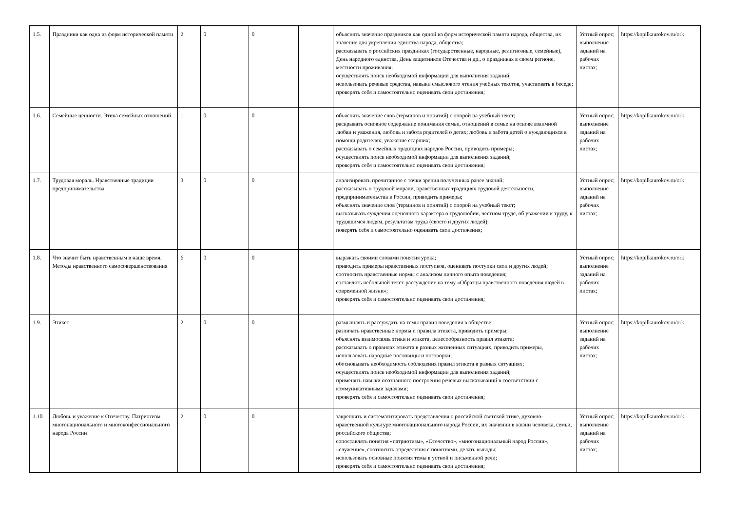| 1.5. | Праздники как одна из форм исторической памяти | 2 | 0 | 0 | | объяснять значение праздников как одной из форм исторической памяти народа, общества, их значение для укрепления единства народа, общества; рассказывать о российских праздниках (государственные, народные, религиозные, семейные), День народного единства, День защитников Отечества и др., о праздниках в своём регионе, местности проживания; осуществлять поиск необходимой информации для выполнения заданий; использовать речевые средства, навыки смыслового чтения учебных текстов, участвовать в беседе; проверять себя и самостоятельно оценивать свои достижения; | Устный опрос; выполнение заданий на рабочих листах; | https://kopilkaurokov.ru/ork |
| 1.6. | Семейные ценности. Этика семейных отношений | 1 | 0 | 0 | | объяснять значение слов (терминов и понятий) с опорой на учебный текст; раскрывать основное содержание понимания семьи, отношений в семье на основе взаимной любви и уважения, любовь и забота родителей о детях; любовь и забота детей о нуждающихся в помощи родителях; уважение старших; рассказывать о семейных традициях народов России, приводить примеры; осуществлять поиск необходимой информации для выполнения заданий; проверять себя и самостоятельно оценивать свои достижения; | Устный опрос; выполнение заданий на рабочих листах; | https://kopilkaurokov.ru/ork |
| 1.7. | Трудовая мораль. Нравственные традиции предпринимательства | 3 | 0 | 0 | | анализировать прочитанное с точки зрения полученных ранее знаний; рассказывать о трудовой морали, нравственных традициях трудовой деятельности, предпринимательства в России, приводить примеры; объяснять значение слов (терминов и понятий) с опорой на учебный текст; высказывать суждения оценочного характера о трудолюбии, честном труде, об уважении к труду, к трудящимся людям, результатам труда (своего и других людей); поверять себя и самостоятельно оценивать свои достижения; | Устный опрос; выполнение заданий на рабочих листах; | https://kopilkaurokov.ru/ork |
| 1.8. | Что значит быть нравственным в наше время. Методы нравственного самосовершенствования | 6 | 0 | 0 | | выражать своими словами понятия урока; приводить примеры нравственных поступков, оценивать поступки свои и других людей; соотносить нравственные нормы с анализом личного опыта поведения; составлять небольшой текст-рассуждение на тему «Образцы нравственного поведения людей в современной жизни»; проверять себя и самостоятельно оценивать свои достижения; | Устный опрос; выполнение заданий на рабочих листах; | https://kopilkaurokov.ru/ork |
| 1.9. | Этикет | 2 | 0 | 0 | | размышлять и рассуждать на темы правил поведения в обществе; различать нравственные нормы и правила этикета, приводить примеры; объяснять взаимосвязь этики и этикета, целесообразность правил этикета; рассказывать о правилах этикета в разных жизненных ситуациях, приводить примеры, использовать народные пословицы и поговорки; обосновывать необходимость соблюдения правил этикета в разных ситуациях; осуществлять поиск необходимой информации для выполнения заданий; применять навыки осознанного построения речевых высказываний в соответствии с коммуникативными задачами; проверять себя и самостоятельно оценивать свои достижения; | Устный опрос; выполнение заданий на рабочих листах; | https://kopilkaurokov.ru/ork |
| 1.10. | Любовь и уважение к Отечеству. Патриотизм многонационального и многоконфессионального народа России | 2 | 0 | 0 | | закреплять и систематизировать представления о российской светской этике, духовно-нравственной культуре многонационального народа России, их значении в жизни человека, семьи, российского общества; сопоставлять понятия «патриотизм», «Отечество», «многонациональный народ России», «служение», соотносить определения с понятиями, делать выводы; использовать основные понятия темы в устной и письменной речи; проверять себя и самостоятельно оценивать свои достижения; | Устный опрос; выполнение заданий на рабочих листах; | https://kopilkaurokov.ru/ork |